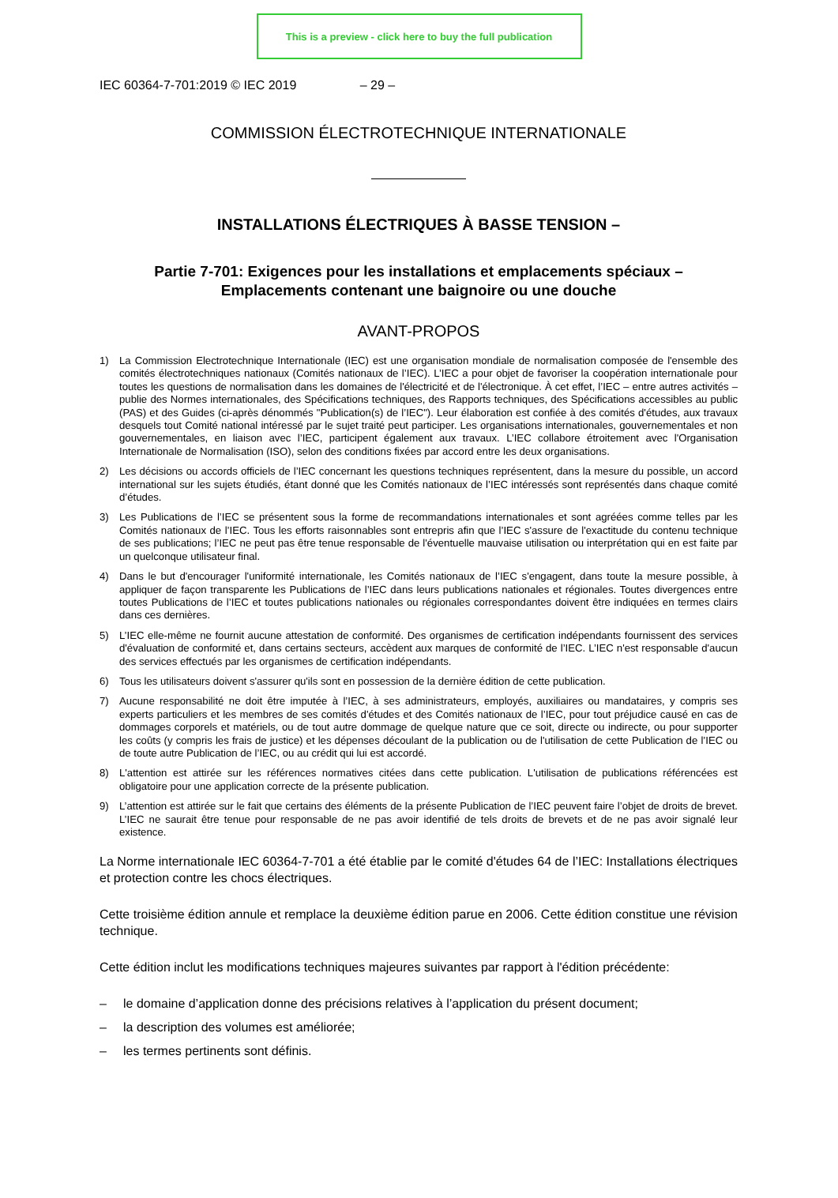This is a preview - click here to buy the full publication
IEC 60364-7-701:2019 © IEC 2019 – 29 –
COMMISSION ÉLECTROTECHNIQUE INTERNATIONALE
INSTALLATIONS ÉLECTRIQUES À BASSE TENSION –
Partie 7-701: Exigences pour les installations et emplacements spéciaux –
Emplacements contenant une baignoire ou une douche
AVANT-PROPOS
1) La Commission Electrotechnique Internationale (IEC) est une organisation mondiale de normalisation composée de l'ensemble des comités électrotechniques nationaux (Comités nationaux de l’IEC). L’IEC a pour objet de favoriser la coopération internationale pour toutes les questions de normalisation dans les domaines de l'électricité et de l'électronique. À cet effet, l’IEC – entre autres activités – publie des Normes internationales, des Spécifications techniques, des Rapports techniques, des Spécifications accessibles au public (PAS) et des Guides (ci-après dénommés "Publication(s) de l’IEC"). Leur élaboration est confiée à des comités d'études, aux travaux desquels tout Comité national intéressé par le sujet traité peut participer. Les organisations internationales, gouvernementales et non gouvernementales, en liaison avec l’IEC, participent également aux travaux. L’IEC collabore étroitement avec l'Organisation Internationale de Normalisation (ISO), selon des conditions fixées par accord entre les deux organisations.
2) Les décisions ou accords officiels de l’IEC concernant les questions techniques représentent, dans la mesure du possible, un accord international sur les sujets étudiés, étant donné que les Comités nationaux de l’IEC intéressés sont représentés dans chaque comité d’études.
3) Les Publications de l’IEC se présentent sous la forme de recommandations internationales et sont agréées comme telles par les Comités nationaux de l’IEC. Tous les efforts raisonnables sont entrepris afin que l’IEC s'assure de l'exactitude du contenu technique de ses publications; l’IEC ne peut pas être tenue responsable de l'éventuelle mauvaise utilisation ou interprétation qui en est faite par un quelconque utilisateur final.
4) Dans le but d'encourager l'uniformité internationale, les Comités nationaux de l’IEC s'engagent, dans toute la mesure possible, à appliquer de façon transparente les Publications de l’IEC dans leurs publications nationales et régionales. Toutes divergences entre toutes Publications de l’IEC et toutes publications nationales ou régionales correspondantes doivent être indiquées en termes clairs dans ces dernières.
5) L’IEC elle-même ne fournit aucune attestation de conformité. Des organismes de certification indépendants fournissent des services d'évaluation de conformité et, dans certains secteurs, accèdent aux marques de conformité de l’IEC. L’IEC n'est responsable d'aucun des services effectués par les organismes de certification indépendants.
6) Tous les utilisateurs doivent s'assurer qu'ils sont en possession de la dernière édition de cette publication.
7) Aucune responsabilité ne doit être imputée à l’IEC, à ses administrateurs, employés, auxiliaires ou mandataires, y compris ses experts particuliers et les membres de ses comités d'études et des Comités nationaux de l’IEC, pour tout préjudice causé en cas de dommages corporels et matériels, ou de tout autre dommage de quelque nature que ce soit, directe ou indirecte, ou pour supporter les coûts (y compris les frais de justice) et les dépenses découlant de la publication ou de l'utilisation de cette Publication de l’IEC ou de toute autre Publication de l’IEC, ou au crédit qui lui est accordé.
8) L'attention est attirée sur les références normatives citées dans cette publication. L'utilisation de publications référencées est obligatoire pour une application correcte de la présente publication.
9) L’attention est attirée sur le fait que certains des éléments de la présente Publication de l’IEC peuvent faire l’objet de droits de brevet. L’IEC ne saurait être tenue pour responsable de ne pas avoir identifié de tels droits de brevets et de ne pas avoir signalé leur existence.
La Norme internationale IEC 60364-7-701 a été établie par le comité d'études 64 de l’IEC: Installations électriques et protection contre les chocs électriques.
Cette troisième édition annule et remplace la deuxième édition parue en 2006. Cette édition constitue une révision technique.
Cette édition inclut les modifications techniques majeures suivantes par rapport à l'édition précédente:
– le domaine d’application donne des précisions relatives à l’application du présent document;
– la description des volumes est améliorée;
– les termes pertinents sont définis.